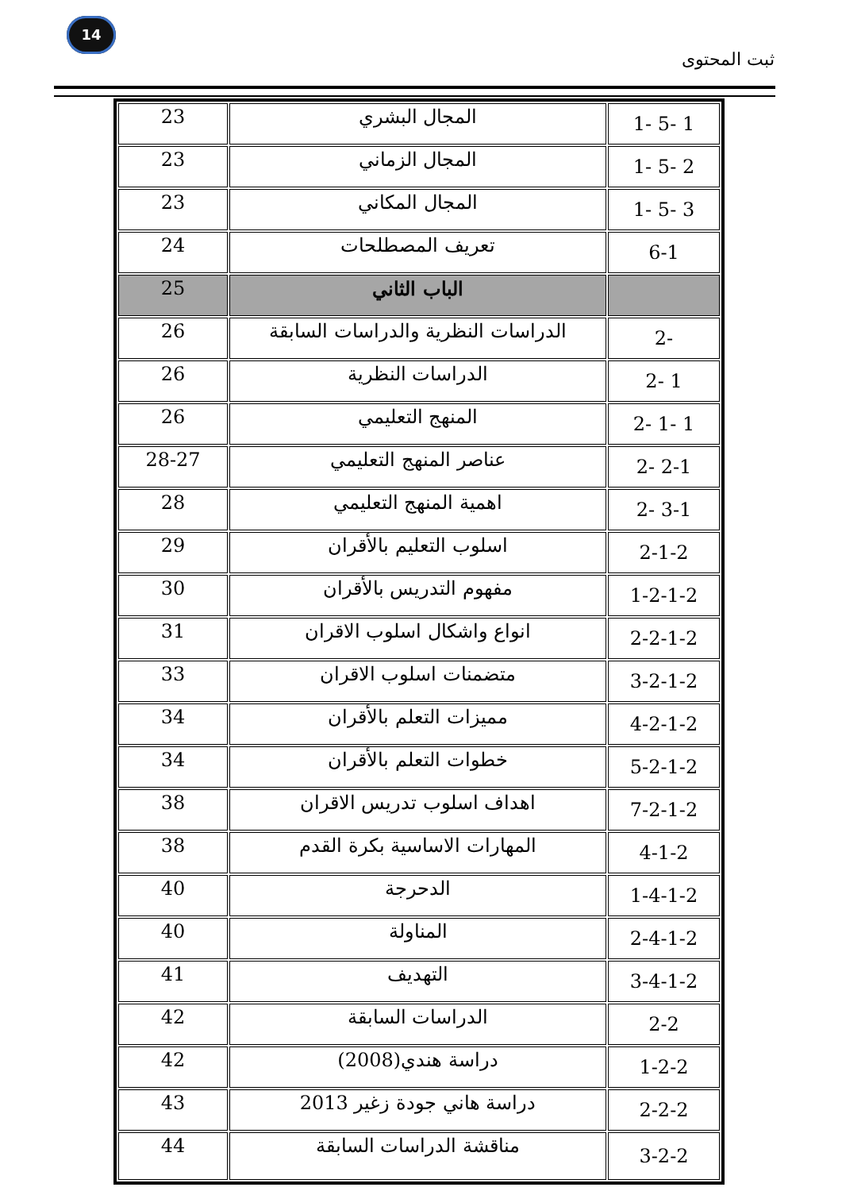14
ثبت المحتوى
| 1 -5 -1 | المجال البشري | 23 |
| 2 -5 -1 | المجال الزماني | 23 |
| 3 -5 -1 | المجال المكاني | 23 |
| 6-1 | تعريف المصطلحات | 24 |
| | الباب الثاني | 25 |
| -2 | الدراسات النظرية والدراسات السابقة | 26 |
| 1 -2 | الدراسات النظرية | 26 |
| 1 -1 -2 | المنهج التعليمي | 26 |
| 2-1 -2 | عناصر المنهج التعليمي | 28-27 |
| 3-1 -2 | اهمية المنهج التعليمي | 28 |
| 2-1-2 | اسلوب التعليم بالأقران | 29 |
| 1-2-1-2 | مفهوم التدريس بالأقران | 30 |
| 2-2-1-2 | انواع واشكال اسلوب الاقران | 31 |
| 3-2-1-2 | متضمنات اسلوب الاقران | 33 |
| 4-2-1-2 | مميزات التعلم بالأقران | 34 |
| 5-2-1-2 | خطوات التعلم بالأقران | 34 |
| 7-2-1-2 | اهداف اسلوب تدريس الاقران | 38 |
| 4-1-2 | المهارات الاساسية بكرة القدم | 38 |
| 1-4-1-2 | الدحرجة | 40 |
| 2-4-1-2 | المناولة | 40 |
| 3-4-1-2 | التهديف | 41 |
| 2-2 | الدراسات السابقة | 42 |
| 1-2-2 | دراسة هندي(2008) | 42 |
| 2-2-2 | دراسة هاني جودة زغير 2013 | 43 |
| 3-2-2 | مناقشة الدراسات السابقة | 44 |